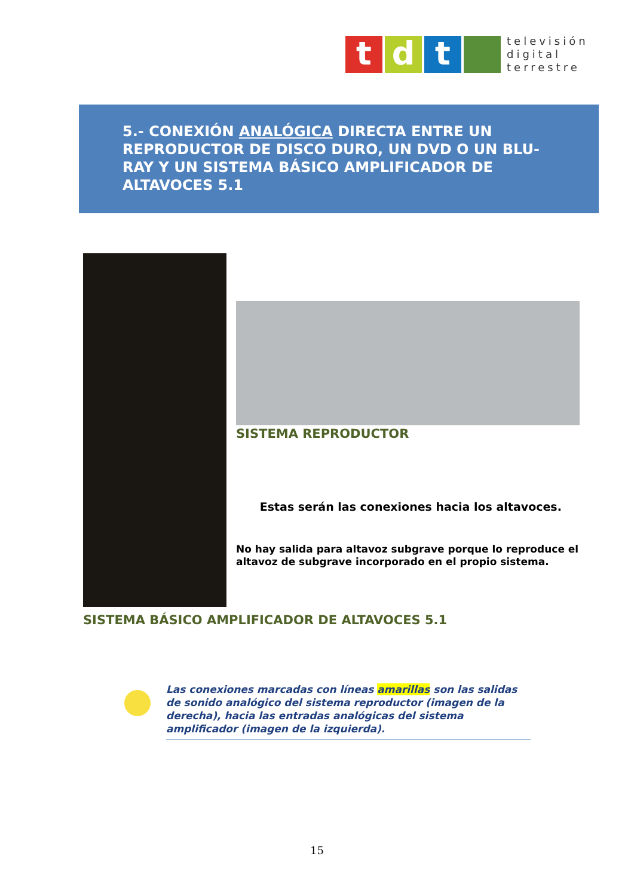t d t
televisión
digital
terrestre
5.- CONEXIÓN ANALÓGICA DIRECTA ENTRE UN REPRODUCTOR DE DISCO DURO, UN DVD O UN BLU-RAY Y UN SISTEMA BÁSICO AMPLIFICADOR DE ALTAVOCES 5.1
SISTEMA REPRODUCTOR
Estas serán las conexiones hacia los altavoces.
No hay salida para altavoz subgrave porque lo reproduce el altavoz de subgrave incorporado en el propio sistema.
SISTEMA BÁSICO AMPLIFICADOR DE ALTAVOCES 5.1
Las conexiones marcadas con líneas amarillas son las salidas de sonido analógico del sistema reproductor (imagen de la derecha), hacia las entradas analógicas del sistema amplificador (imagen de la izquierda).
15